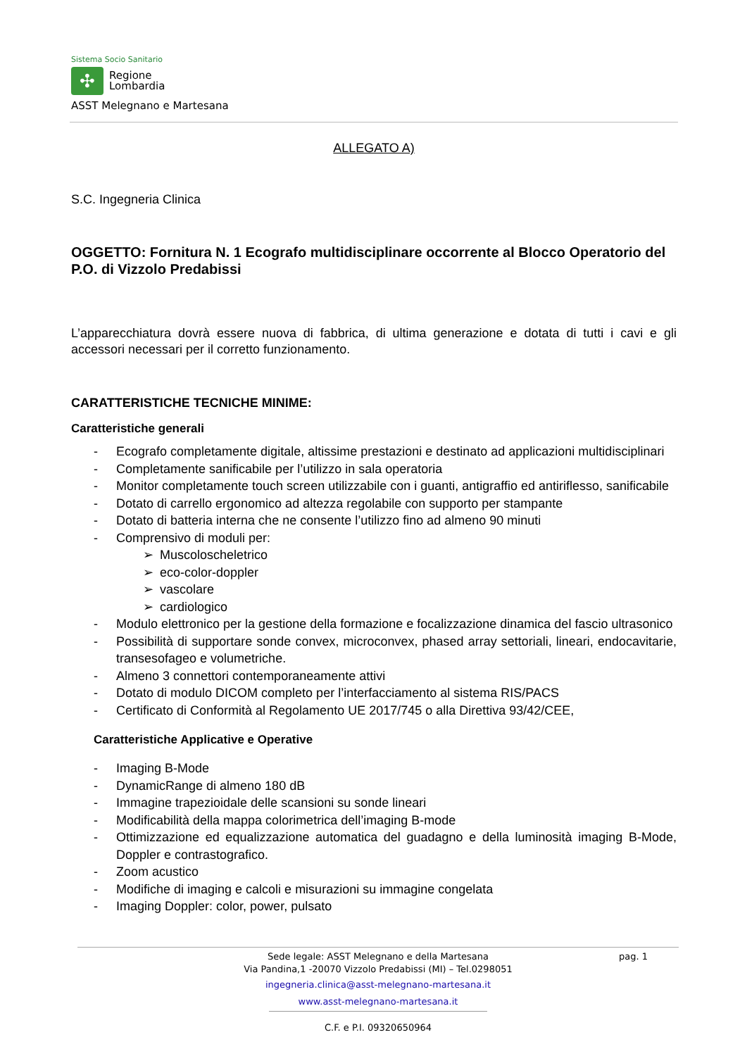Sistema Socio Sanitario
✣
Regione
Lombardia
ASST Melegnano e Martesana
ALLEGATO A)
S.C. Ingegneria Clinica
OGGETTO: Fornitura N. 1 Ecografo multidisciplinare occorrente al Blocco Operatorio del P.O. di Vizzolo Predabissi
L’apparecchiatura dovrà essere nuova di fabbrica, di ultima generazione e dotata di tutti i cavi e gli accessori necessari per il corretto funzionamento.
CARATTERISTICHE TECNICHE MINIME:
Caratteristiche generali
- Ecografo completamente digitale, altissime prestazioni e destinato ad applicazioni multidisciplinari
- Completamente sanificabile per l’utilizzo in sala operatoria
- Monitor completamente touch screen utilizzabile con i guanti, antigraffio ed antiriflesso, sanificabile
- Dotato di carrello ergonomico ad altezza regolabile con supporto per stampante
- Dotato di batteria interna che ne consente l’utilizzo fino ad almeno 90 minuti
- Comprensivo di moduli per:
➢ Muscoloscheletrico
➢ eco-color-doppler
➢ vascolare
➢ cardiologico
- Modulo elettronico per la gestione della formazione e focalizzazione dinamica del fascio ultrasonico
- Possibilità di supportare sonde convex, microconvex, phased array settoriali, lineari, endocavitarie, transesofageo e volumetriche.
- Almeno 3 connettori contemporaneamente attivi
- Dotato di modulo DICOM completo per l’interfacciamento al sistema RIS/PACS
- Certificato di Conformità al Regolamento UE 2017/745 o alla Direttiva 93/42/CEE,
Caratteristiche Applicative e Operative
- Imaging B-Mode
- DynamicRange di almeno 180 dB
- Immagine trapezioidale delle scansioni su sonde lineari
- Modificabilità della mappa colorimetrica dell’imaging B-mode
- Ottimizzazione ed equalizzazione automatica del guadagno e della luminosità imaging B-Mode, Doppler e contrastografico.
- Zoom acustico
- Modifiche di imaging e calcoli e misurazioni su immagine congelata
- Imaging Doppler: color, power, pulsato
pag. 1
Sede legale: ASST Melegnano e della Martesana
Via Pandina,1 -20070 Vizzolo Predabissi (MI) – Tel.0298051
ingegneria.clinica@asst-melegnano-martesana.it
www.asst-melegnano-martesana.it
C.F. e P.I. 09320650964